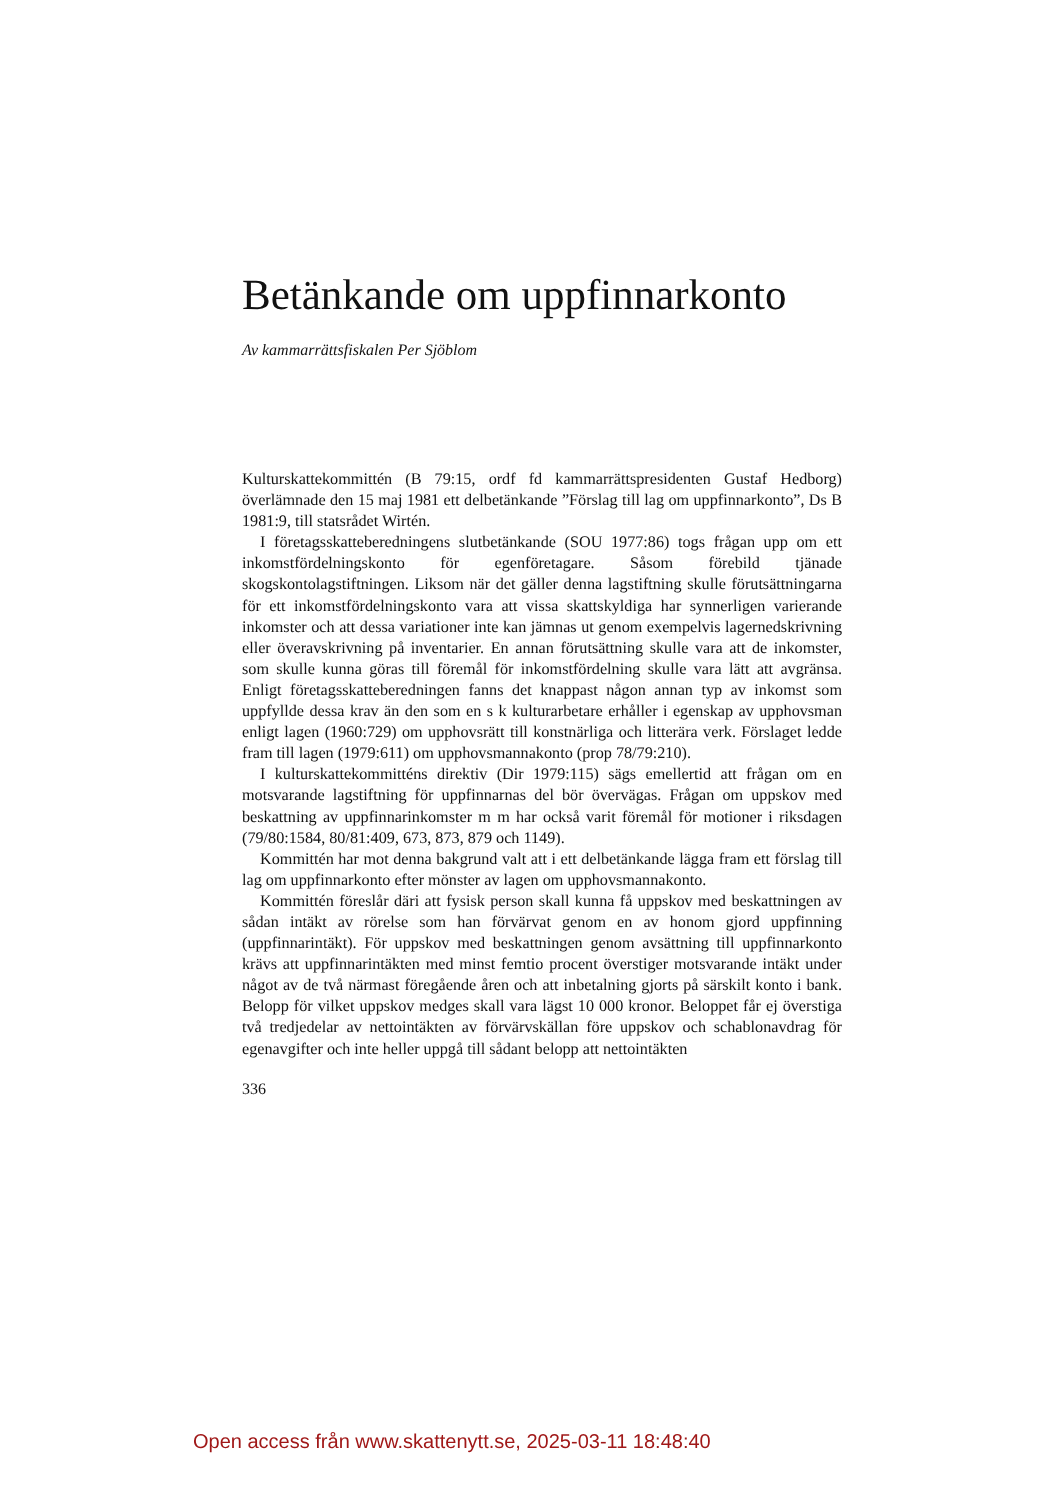Betänkande om uppfinnarkonto
Av kammarrättsfiskalen Per Sjöblom
Kulturskattekommittén (B 79:15, ordf fd kammarrättspresidenten Gustaf Hedborg) överlämnade den 15 maj 1981 ett delbetänkande ”Förslag till lag om uppfinnarkonto”, Ds B 1981:9, till statsrådet Wirtén.
I företagsskatteberedningens slutbetänkande (SOU 1977:86) togs frågan upp om ett inkomstfördelningskonto för egenföretagare. Såsom förebild tjänade skogskontolagstiftningen. Liksom när det gäller denna lagstiftning skulle förutsättningarna för ett inkomstfördelningskonto vara att vissa skattskyldiga har synnerligen varierande inkomster och att dessa variationer inte kan jämnas ut genom exempelvis lagernedskrivning eller överavskrivning på inventarier. En annan förutsättning skulle vara att de inkomster, som skulle kunna göras till föremål för inkomstfördelning skulle vara lätt att avgränsa. Enligt företagsskatteberedningen fanns det knappast någon annan typ av inkomst som uppfyllde dessa krav än den som en s k kulturarbetare erhåller i egenskap av upphovsman enligt lagen (1960:729) om upphovsrätt till konstnärliga och litterära verk. Förslaget ledde fram till lagen (1979:611) om upphovsmannakonto (prop 78/79:210).
I kulturskattekommitténs direktiv (Dir 1979:115) sägs emellertid att frågan om en motsvarande lagstiftning för uppfinnarnas del bör övervägas. Frågan om uppskov med beskattning av uppfinnarinkomster m m har också varit föremål för motioner i riksdagen (79/80:1584, 80/81:409, 673, 873, 879 och 1149).
Kommittén har mot denna bakgrund valt att i ett delbetänkande lägga fram ett förslag till lag om uppfinnarkonto efter mönster av lagen om upphovsmannakonto.
Kommittén föreslår däri att fysisk person skall kunna få uppskov med beskattningen av sådan intäkt av rörelse som han förvärvat genom en av honom gjord uppfinning (uppfinnarintäkt). För uppskov med beskattningen genom avsättning till uppfinnarkonto krävs att uppfinnarintäkten med minst femtio procent överstiger motsvarande intäkt under något av de två närmast föregående åren och att inbetalning gjorts på särskilt konto i bank. Belopp för vilket uppskov medges skall vara lägst 10 000 kronor. Beloppet får ej överstiga två tredjedelar av nettointäkten av förvärvskällan före uppskov och schablonavdrag för egenavgifter och inte heller uppgå till sådant belopp att nettointäkten
336
Open access från www.skattenytt.se, 2025-03-11 18:48:40